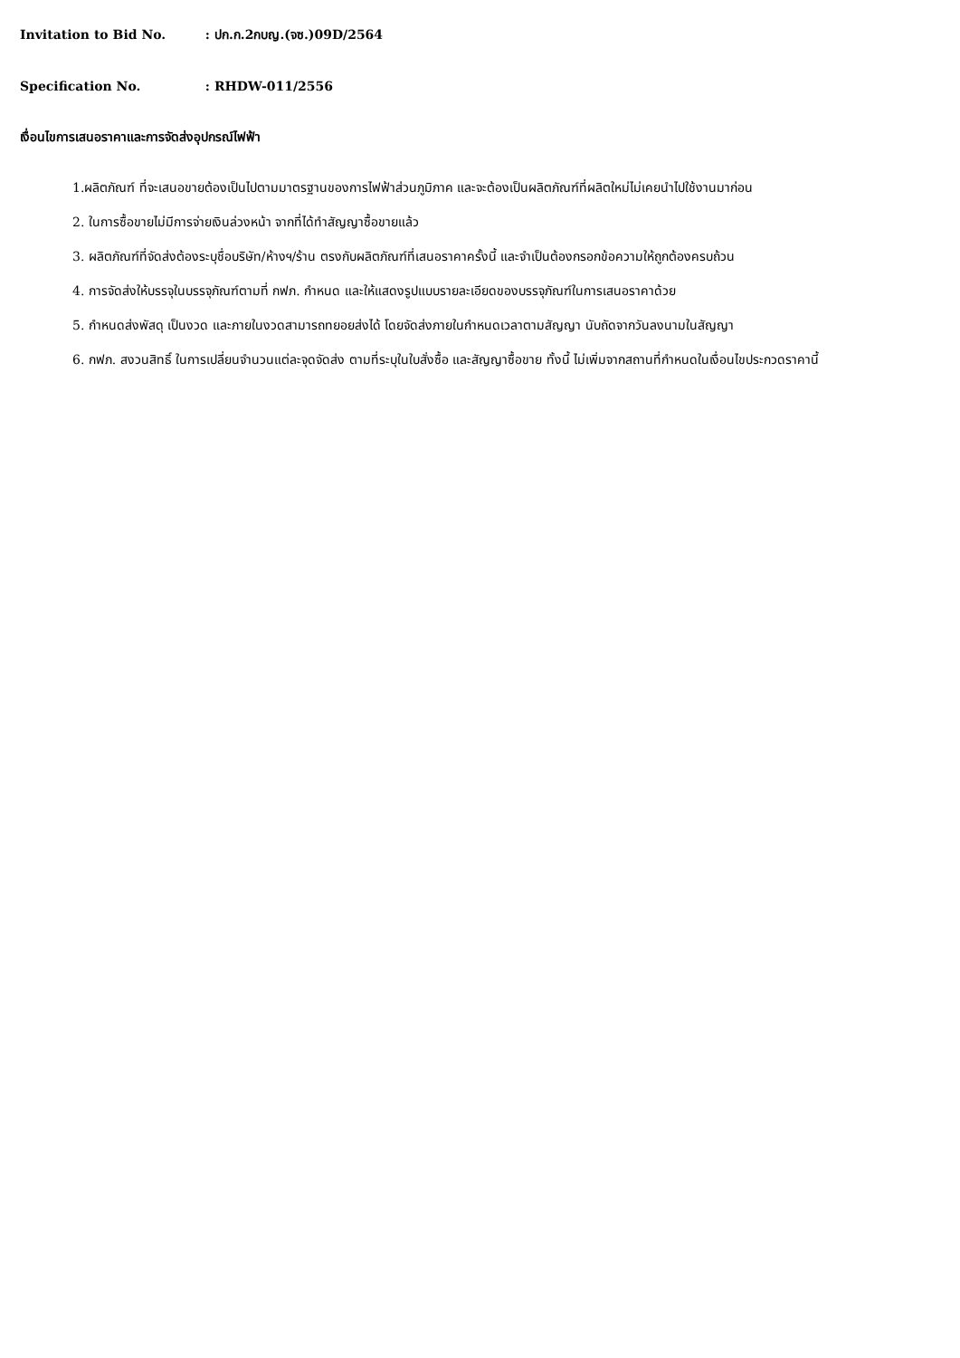Invitation to Bid No. : ปก.ก.2กบญ.(จซ.)09D/2564
Specification No. : RHDW-011/2556
เงื่อนไขการเสนอราคาและการจัดส่งอุปกรณ์ไฟฟ้า
1.ผลิตภัณฑ์ ที่จะเสนอขายต้องเป็นไปตามมาตรฐานของการไฟฟ้าส่วนภูมิภาค และจะต้องเป็นผลิตภัณฑ์ที่ผลิตใหม่ไม่เคยนำไปใช้งานมาก่อน
2. ในการซื้อขายไม่มีการจ่ายเงินล่วงหน้า จากที่ได้ทำสัญญาซื้อขายแล้ว
3. ผลิตภัณฑ์ที่จัดส่งต้องระบุชื่อบริษัท/ห้างฯ/ร้าน ตรงกับผลิตภัณฑ์ที่เสนอราคาครั้งนี้ และจำเป็นต้องกรอกข้อความให้ถูกต้องครบถ้วน
4. การจัดส่งให้บรรจุในบรรจุภัณฑ์ตามที่ กฟภ. กำหนด และให้แสดงรูปแบบรายละเอียดของบรรจุภัณฑ์ในการเสนอราคาด้วย
5. กำหนดส่งพัสดุ เป็นงวด และภายในงวดสามารถทยอยส่งได้ โดยจัดส่งภายในกำหนดเวลาตามสัญญา นับถัดจากวันลงนามในสัญญา
6. กฟภ. สงวนสิทธิ์ ในการเปลี่ยนจำนวนแต่ละจุดจัดส่ง ตามที่ระบุในใบสั่งซื้อ และสัญญาซื้อขาย ทั้งนี้ ไม่เพิ่มจากสถานที่กำหนดในเงื่อนไขประกวดราคานี้